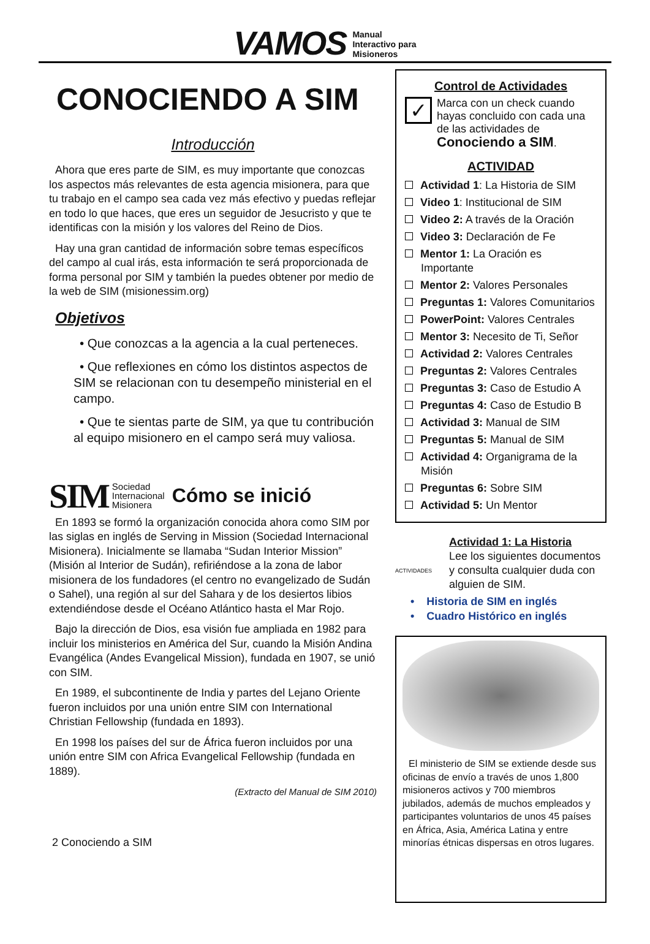VAMOS
Manual
Interactivo para
Misioneros
CONOCIENDO A SIM
Introducción
Ahora que eres parte de SIM, es muy importante que conozcas los aspectos más relevantes de esta agencia misionera, para que tu trabajo en el campo sea cada vez más efectivo y puedas reflejar en todo lo que haces, que eres un seguidor de Jesucristo y que te identificas con la misión y los valores del Reino de Dios.
Hay una gran cantidad de información sobre temas específicos del campo al cual irás, esta información te será proporcionada de forma personal por SIM y también la puedes obtener por medio de la web de SIM (misionessim.org)
Objetivos
• Que conozcas a la agencia a la cual perteneces.
• Que reflexiones en cómo los distintos aspectos de SIM se relacionan con tu desempeño ministerial en el campo.
• Que te sientas parte de SIM, ya que tu contribución al equipo misionero en el campo será muy valiosa.
SIM Sociedad
Internacional
Misionera Cómo se inició
En 1893 se formó la organización conocida ahora como SIM por las siglas en inglés de Serving in Mission (Sociedad Internacional Misionera). Inicialmente se llamaba “Sudan Interior Mission” (Misión al Interior de Sudán), refiriéndose a la zona de labor misionera de los fundadores (el centro no evangelizado de Sudán o Sahel), una región al sur del Sahara y de los desiertos libios extendiéndose desde el Océano Atlántico hasta el Mar Rojo.
Bajo la dirección de Dios, esa visión fue ampliada en 1982 para incluir los ministerios en América del Sur, cuando la Misión Andina Evangélica (Andes Evangelical Mission), fundada en 1907, se unió con SIM.
En 1989, el subcontinente de India y partes del Lejano Oriente fueron incluidos por una unión entre SIM con International Christian Fellowship (fundada en 1893).
En 1998 los países del sur de África fueron incluidos por una unión entre SIM con Africa Evangelical Fellowship (fundada en 1889).
(Extracto del Manual de SIM 2010)
2 Conociendo a SIM
Control de Actividades
✓
Marca con un check cuando hayas concluido con cada una de las actividades de Conociendo a SIM.
ACTIVIDAD
Actividad 1: La Historia de SIM
Video 1: Institucional de SIM
Video 2: A través de la Oración
Video 3: Declaración de Fe
Mentor 1: La Oración es Importante
Mentor 2: Valores Personales
Preguntas 1: Valores Comunitarios
PowerPoint: Valores Centrales
Mentor 3: Necesito de Ti, Señor
Actividad 2: Valores Centrales
Preguntas 2: Valores Centrales
Preguntas 3: Caso de Estudio A
Preguntas 4: Caso de Estudio B
Actividad 3: Manual de SIM
Preguntas 5: Manual de SIM
Actividad 4: Organigrama de la Misión
Preguntas 6: Sobre SIM
Actividad 5: Un Mentor
ACTIVIDADES
Actividad 1: La Historia
Lee los siguientes documentos y consulta cualquier duda con alguien de SIM.
• Historia de SIM en inglés
• Cuadro Histórico en inglés
El ministerio de SIM se extiende desde sus oficinas de envío a través de unos 1,800 misioneros activos y 700 miembros jubilados, además de muchos empleados y participantes voluntarios de unos 45 países en África, Asia, América Latina y entre minorías étnicas dispersas en otros lugares.